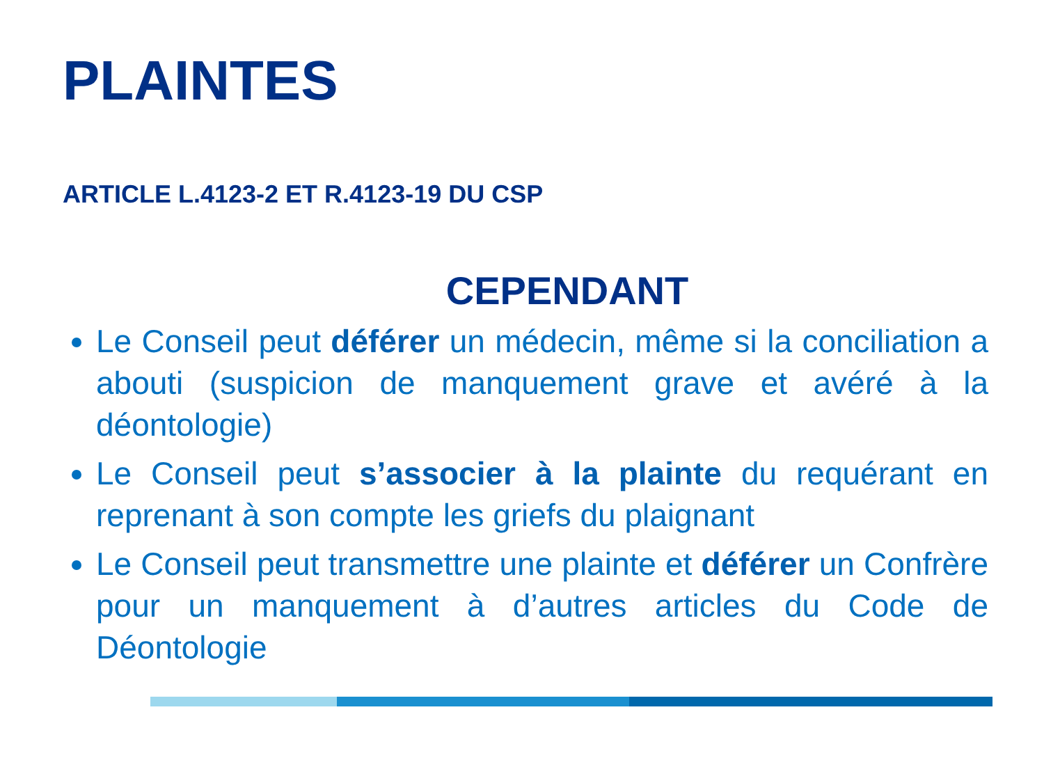PLAINTES
ARTICLE L.4123-2 ET R.4123-19 DU CSP
CEPENDANT
Le Conseil peut déférer un médecin, même si la conciliation a abouti (suspicion de manquement grave et avéré à la déontologie)
Le Conseil peut s’associer à la plainte du requérant en reprenant à son compte les griefs du plaignant
Le Conseil peut transmettre une plainte et déférer un Confrère pour un manquement à d’autres articles du Code de Déontologie